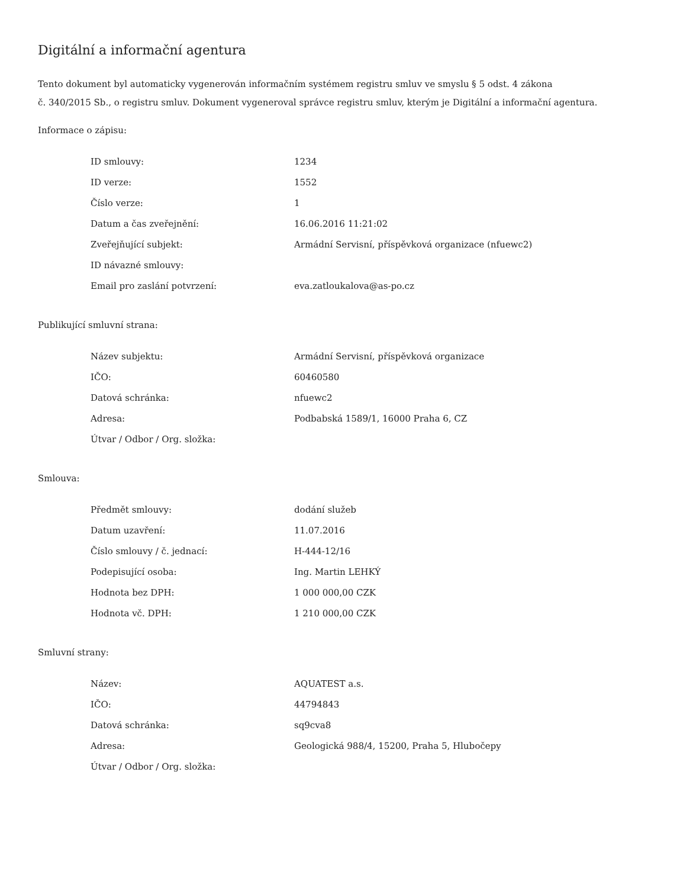Digitální a informační agentura
Tento dokument byl automaticky vygenerován informačním systémem registru smluv ve smyslu § 5 odst. 4 zákona
č. 340/2015 Sb., o registru smluv. Dokument vygeneroval správce registru smluv, kterým je Digitální a informační agentura.
Informace o zápisu:
| ID smlouvy: | 1234 |
| ID verze: | 1552 |
| Číslo verze: | 1 |
| Datum a čas zveřejnění: | 16.06.2016 11:21:02 |
| Zveřejňující subjekt: | Armádní Servisní, příspěvková organizace (nfuewc2) |
| ID návazné smlouvy: | |
| Email pro zaslání potvrzení: | eva.zatloukalova@as-po.cz |
Publikující smluvní strana:
| Název subjektu: | Armádní Servisní, příspěvková organizace |
| IČO: | 60460580 |
| Datová schránka: | nfuewc2 |
| Adresa: | Podbabská 1589/1, 16000 Praha 6, CZ |
| Útvar / Odbor / Org. složka: | |
Smlouva:
| Předmět smlouvy: | dodání služeb |
| Datum uzavření: | 11.07.2016 |
| Číslo smlouvy / č. jednací: | H-444-12/16 |
| Podepisující osoba: | Ing. Martin LEHKÝ |
| Hodnota bez DPH: | 1 000 000,00 CZK |
| Hodnota vč. DPH: | 1 210 000,00 CZK |
Smluvní strany:
| Název: | AQUATEST a.s. |
| IČO: | 44794843 |
| Datová schránka: | sq9cva8 |
| Adresa: | Geologická 988/4, 15200, Praha 5, Hlubočepy |
| Útvar / Odbor / Org. složka: | |